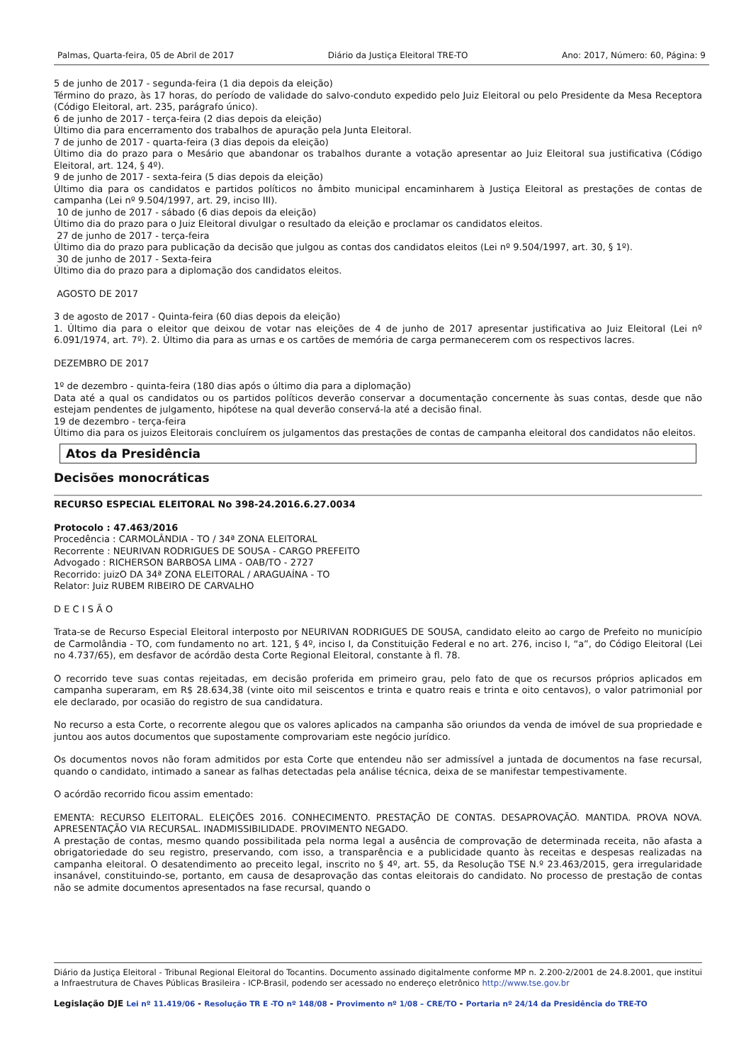Palmas, Quarta-feira, 05 de Abril de 2017 Diário da Justiça Eleitoral TRE-TO Ano: 2017, Número: 60, Página: 9
5 de junho de 2017 - segunda-feira (1 dia depois da eleição)
Término do prazo, às 17 horas, do período de validade do salvo-conduto expedido pelo Juiz Eleitoral ou pelo Presidente da Mesa Receptora (Código Eleitoral, art. 235, parágrafo único).
6 de junho de 2017 - terça-feira (2 dias depois da eleição)
Último dia para encerramento dos trabalhos de apuração pela Junta Eleitoral.
7 de junho de 2017 - quarta-feira (3 dias depois da eleição)
Último dia do prazo para o Mesário que abandonar os trabalhos durante a votação apresentar ao Juiz Eleitoral sua justificativa (Código Eleitoral, art. 124, § 4º).
9 de junho de 2017 - sexta-feira (5 dias depois da eleição)
Último dia para os candidatos e partidos políticos no âmbito municipal encaminharem à Justiça Eleitoral as prestações de contas de campanha (Lei nº 9.504/1997, art. 29, inciso III).
10 de junho de 2017 - sábado (6 dias depois da eleição)
Último dia do prazo para o Juiz Eleitoral divulgar o resultado da eleição e proclamar os candidatos eleitos.
27 de junho de 2017 - terça-feira
Último dia do prazo para publicação da decisão que julgou as contas dos candidatos eleitos (Lei nº 9.504/1997, art. 30, § 1º).
30 de junho de 2017 - Sexta-feira
Último dia do prazo para a diplomação dos candidatos eleitos.
AGOSTO DE 2017
3 de agosto de 2017 - Quinta-feira (60 dias depois da eleição)
1. Último dia para o eleitor que deixou de votar nas eleições de 4 de junho de 2017 apresentar justificativa ao Juiz Eleitoral (Lei nº 6.091/1974, art. 7º). 2. Último dia para as urnas e os cartões de memória de carga permanecerem com os respectivos lacres.
DEZEMBRO DE 2017
1º de dezembro - quinta-feira (180 dias após o último dia para a diplomação)
Data até a qual os candidatos ou os partidos políticos deverão conservar a documentação concernente às suas contas, desde que não estejam pendentes de julgamento, hipótese na qual deverão conservá-la até a decisão final.
19 de dezembro - terça-feira
Último dia para os juizos Eleitorais concluírem os julgamentos das prestações de contas de campanha eleitoral dos candidatos não eleitos.
Atos da Presidência
Decisões monocráticas
RECURSO ESPECIAL ELEITORAL No 398-24.2016.6.27.0034
Protocolo : 47.463/2016
Procedência : CARMOLÂNDIA - TO / 34ª ZONA ELEITORAL
Recorrente : NEURIVAN RODRIGUES DE SOUSA - CARGO PREFEITO
Advogado : RICHERSON BARBOSA LIMA - OAB/TO - 2727
Recorrido: juizO DA 34ª ZONA ELEITORAL / ARAGUAÍNA - TO
Relator: Juiz RUBEM RIBEIRO DE CARVALHO
D E C I S Ã O
Trata-se de Recurso Especial Eleitoral interposto por NEURIVAN RODRIGUES DE SOUSA, candidato eleito ao cargo de Prefeito no município de Carmolândia - TO, com fundamento no art. 121, § 4º, inciso I, da Constituição Federal e no art. 276, inciso I, “a”, do Código Eleitoral (Lei no 4.737/65), em desfavor de acórdão desta Corte Regional Eleitoral, constante à fl. 78.
O recorrido teve suas contas rejeitadas, em decisão proferida em primeiro grau, pelo fato de que os recursos próprios aplicados em campanha superaram, em R$ 28.634,38 (vinte oito mil seiscentos e trinta e quatro reais e trinta e oito centavos), o valor patrimonial por ele declarado, por ocasião do registro de sua candidatura.
No recurso a esta Corte, o recorrente alegou que os valores aplicados na campanha são oriundos da venda de imóvel de sua propriedade e juntou aos autos documentos que supostamente comprovariam este negócio jurídico.
Os documentos novos não foram admitidos por esta Corte que entendeu não ser admissível a juntada de documentos na fase recursal, quando o candidato, intimado a sanear as falhas detectadas pela análise técnica, deixa de se manifestar tempestivamente.
O acórdão recorrido ficou assim ementado:
EMENTA: RECURSO ELEITORAL. ELEIÇÕES 2016. CONHECIMENTO. PRESTAÇÃO DE CONTAS. DESAPROVAÇÃO. MANTIDA. PROVA NOVA. APRESENTAÇÃO VIA RECURSAL. INADMISSIBILIDADE. PROVIMENTO NEGADO.
A prestação de contas, mesmo quando possibilitada pela norma legal a ausência de comprovação de determinada receita, não afasta a obrigatoriedade do seu registro, preservando, com isso, a transparência e a publicidade quanto às receitas e despesas realizadas na campanha eleitoral. O desatendimento ao preceito legal, inscrito no § 4º, art. 55, da Resolução TSE N.º 23.463/2015, gera irregularidade insanável, constituindo-se, portanto, em causa de desaprovação das contas eleitorais do candidato. No processo de prestação de contas não se admite documentos apresentados na fase recursal, quando o
Diário da Justiça Eleitoral - Tribunal Regional Eleitoral do Tocantins. Documento assinado digitalmente conforme MP n. 2.200-2/2001 de 24.8.2001, que institui a Infraestrutura de Chaves Públicas Brasileira - ICP-Brasil, podendo ser acessado no endereço eletrônico http://www.tse.gov.br
Legislação DJE Lei nº 11.419/06 - Resolução TR E -TO nº 148/08 - Provimento nº 1/08 – CRE/TO - Portaria nº 24/14 da Presidência do TRE-TO